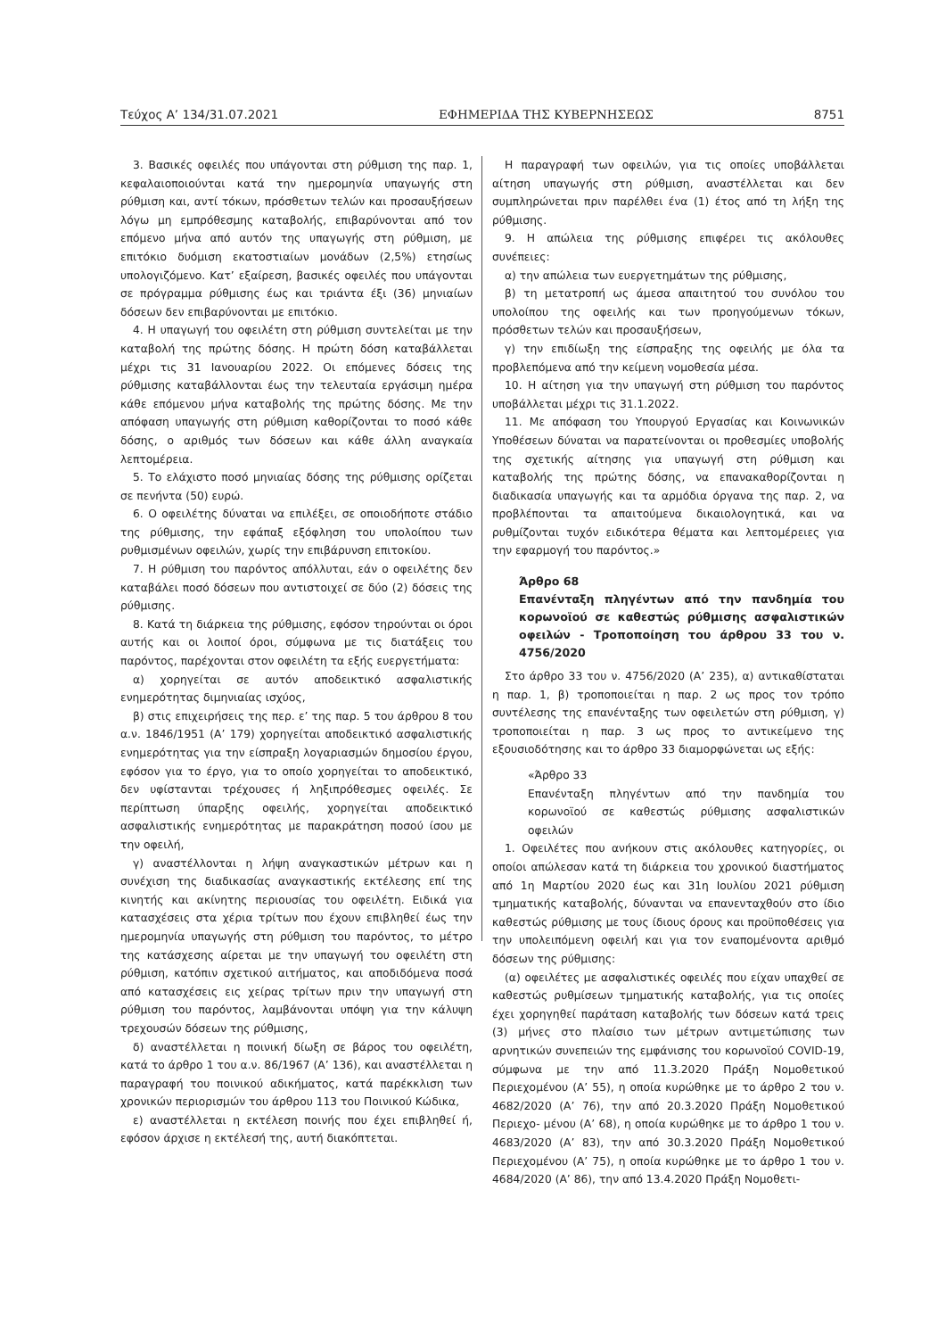Τεύχος A’ 134/31.07.2021 ΕΦΗΜΕΡΙΔΑ ΤΗΣ ΚΥΒΕΡΝΗΣΕΩΣ 8751
3. Βασικές οφειλές που υπάγονται στη ρύθμιση της παρ. 1, κεφαλαιοποιούνται κατά την ημερομηνία υπαγωγής στη ρύθμιση και, αντί τόκων, πρόσθετων τελών και προσαυξήσεων λόγω μη εμπρόθεσμης καταβολής, επιβαρύνονται από τον επόμενο μήνα από αυτόν της υπαγωγής στη ρύθμιση, με επιτόκιο δυόμιση εκατοστιαίων μονάδων (2,5%) ετησίως υπολογιζόμενο. Κατ’ εξαίρεση, βασικές οφειλές που υπάγονται σε πρόγραμμα ρύθμισης έως και τριάντα έξι (36) μηνιαίων δόσεων δεν επιβαρύνονται με επιτόκιο.
4. Η υπαγωγή του οφειλέτη στη ρύθμιση συντελείται με την καταβολή της πρώτης δόσης. Η πρώτη δόση καταβάλλεται μέχρι τις 31 Ιανουαρίου 2022. Οι επόμενες δόσεις της ρύθμισης καταβάλλονται έως την τελευταία εργάσιμη ημέρα κάθε επόμενου μήνα καταβολής της πρώτης δόσης. Με την απόφαση υπαγωγής στη ρύθμιση καθορίζονται το ποσό κάθε δόσης, ο αριθμός των δόσεων και κάθε άλλη αναγκαία λεπτομέρεια.
5. Το ελάχιστο ποσό μηνιαίας δόσης της ρύθμισης ορίζεται σε πενήντα (50) ευρώ.
6. Ο οφειλέτης δύναται να επιλέξει, σε οποιοδήποτε στάδιο της ρύθμισης, την εφάπαξ εξόφληση του υπολοίπου των ρυθμισμένων οφειλών, χωρίς την επιβάρυνση επιτοκίου.
7. Η ρύθμιση του παρόντος απόλλυται, εάν ο οφειλέτης δεν καταβάλει ποσό δόσεων που αντιστοιχεί σε δύο (2) δόσεις της ρύθμισης.
8. Κατά τη διάρκεια της ρύθμισης, εφόσον τηρούνται οι όροι αυτής και οι λοιποί όροι, σύμφωνα με τις διατάξεις του παρόντος, παρέχονται στον οφειλέτη τα εξής ευεργετήματα:
α) χορηγείται σε αυτόν αποδεικτικό ασφαλιστικής ενημερότητας διμηνιαίας ισχύος,
β) στις επιχειρήσεις της περ. ε’ της παρ. 5 του άρθρου 8 του α.ν. 1846/1951 (Α’ 179) χορηγείται αποδεικτικό ασφαλιστικής ενημερότητας για την είσπραξη λογαριασμών δημοσίου έργου, εφόσον για το έργο, για το οποίο χορηγείται το αποδεικτικό, δεν υφίστανται τρέχουσες ή ληξιπρόθεσμες οφειλές. Σε περίπτωση ύπαρξης οφειλής, χορηγείται αποδεικτικό ασφαλιστικής ενημερότητας με παρακράτηση ποσού ίσου με την οφειλή,
γ) αναστέλλονται η λήψη αναγκαστικών μέτρων και η συνέχιση της διαδικασίας αναγκαστικής εκτέλεσης επί της κινητής και ακίνητης περιουσίας του οφειλέτη. Ειδικά για κατασχέσεις στα χέρια τρίτων που έχουν επιβληθεί έως την ημερομηνία υπαγωγής στη ρύθμιση του παρόντος, το μέτρο της κατάσχεσης αίρεται με την υπαγωγή του οφειλέτη στη ρύθμιση, κατόπιν σχετικού αιτήματος, και αποδιδόμενα ποσά από κατασχέσεις εις χείρας τρίτων πριν την υπαγωγή στη ρύθμιση του παρόντος, λαμβάνονται υπόψη για την κάλυψη τρεχουσών δόσεων της ρύθμισης,
δ) αναστέλλεται η ποινική δίωξη σε βάρος του οφειλέτη, κατά το άρθρο 1 του α.ν. 86/1967 (Α’ 136), και αναστέλλεται η παραγραφή του ποινικού αδικήματος, κατά παρέκκλιση των χρονικών περιορισμών του άρθρου 113 του Ποινικού Κώδικα,
ε) αναστέλλεται η εκτέλεση ποινής που έχει επιβληθεί ή, εφόσον άρχισε η εκτέλεσή της, αυτή διακόπτεται.
Η παραγραφή των οφειλών, για τις οποίες υποβάλλεται αίτηση υπαγωγής στη ρύθμιση, αναστέλλεται και δεν συμπληρώνεται πριν παρέλθει ένα (1) έτος από τη λήξη της ρύθμισης.
9. Η απώλεια της ρύθμισης επιφέρει τις ακόλουθες συνέπειες:
α) την απώλεια των ευεργετημάτων της ρύθμισης,
β) τη μετατροπή ως άμεσα απαιτητού του συνόλου του υπολοίπου της οφειλής και των προηγούμενων τόκων, πρόσθετων τελών και προσαυξήσεων,
γ) την επιδίωξη της είσπραξης της οφειλής με όλα τα προβλεπόμενα από την κείμενη νομοθεσία μέσα.
10. Η αίτηση για την υπαγωγή στη ρύθμιση του παρόντος υποβάλλεται μέχρι τις 31.1.2022.
11. Με απόφαση του Υπουργού Εργασίας και Κοινωνικών Υποθέσεων δύναται να παρατείνονται οι προθεσμίες υποβολής της σχετικής αίτησης για υπαγωγή στη ρύθμιση και καταβολής της πρώτης δόσης, να επανακαθορίζονται η διαδικασία υπαγωγής και τα αρμόδια όργανα της παρ. 2, να προβλέπονται τα απαιτούμενα δικαιολογητικά, και να ρυθμίζονται τυχόν ειδικότερα θέματα και λεπτομέρειες για την εφαρμογή του παρόντος.»
Άρθρο 68
Επανένταξη πληγέντων από την πανδημία του κορωνοϊού σε καθεστώς ρύθμισης ασφαλιστικών οφειλών - Τροποποίηση του άρθρου 33 του ν. 4756/2020
Στο άρθρο 33 του ν. 4756/2020 (Α’ 235), α) αντικαθίσταται η παρ. 1, β) τροποποιείται η παρ. 2 ως προς τον τρόπο συντέλεσης της επανένταξης των οφειλετών στη ρύθμιση, γ) τροποποιείται η παρ. 3 ως προς το αντικείμενο της εξουσιοδότησης και το άρθρο 33 διαμορφώνεται ως εξής:
«Άρθρο 33
Επανένταξη πληγέντων από την πανδημία του κορωνοϊού σε καθεστώς ρύθμισης ασφαλιστικών οφειλών
1. Οφειλέτες που ανήκουν στις ακόλουθες κατηγορίες, οι οποίοι απώλεσαν κατά τη διάρκεια του χρονικού διαστήματος από 1η Μαρτίου 2020 έως και 31η Ιουλίου 2021 ρύθμιση τμηματικής καταβολής, δύνανται να επανενταχθούν στο ίδιο καθεστώς ρύθμισης με τους ίδιους όρους και προϋποθέσεις για την υπολειπόμενη οφειλή και για τον εναπομένοντα αριθμό δόσεων της ρύθμισης:
(α) οφειλέτες με ασφαλιστικές οφειλές που είχαν υπαχθεί σε καθεστώς ρυθμίσεων τμηματικής καταβολής, για τις οποίες έχει χορηγηθεί παράταση καταβολής των δόσεων κατά τρεις (3) μήνες στο πλαίσιο των μέτρων αντιμετώπισης των αρνητικών συνεπειών της εμφάνισης του κορωνοϊού COVID-19, σύμφωνα με την από 11.3.2020 Πράξη Νομοθετικού Περιεχομένου (Α’ 55), η οποία κυρώθηκε με το άρθρο 2 του ν. 4682/2020 (Α’ 76), την από 20.3.2020 Πράξη Νομοθετικού Περιεχο- μένου (Α’ 68), η οποία κυρώθηκε με το άρθρο 1 του ν. 4683/2020 (Α’ 83), την από 30.3.2020 Πράξη Νομοθετικού Περιεχομένου (Α’ 75), η οποία κυρώθηκε με το άρθρο 1 του ν. 4684/2020 (Α’ 86), την από 13.4.2020 Πράξη Νομοθετι-